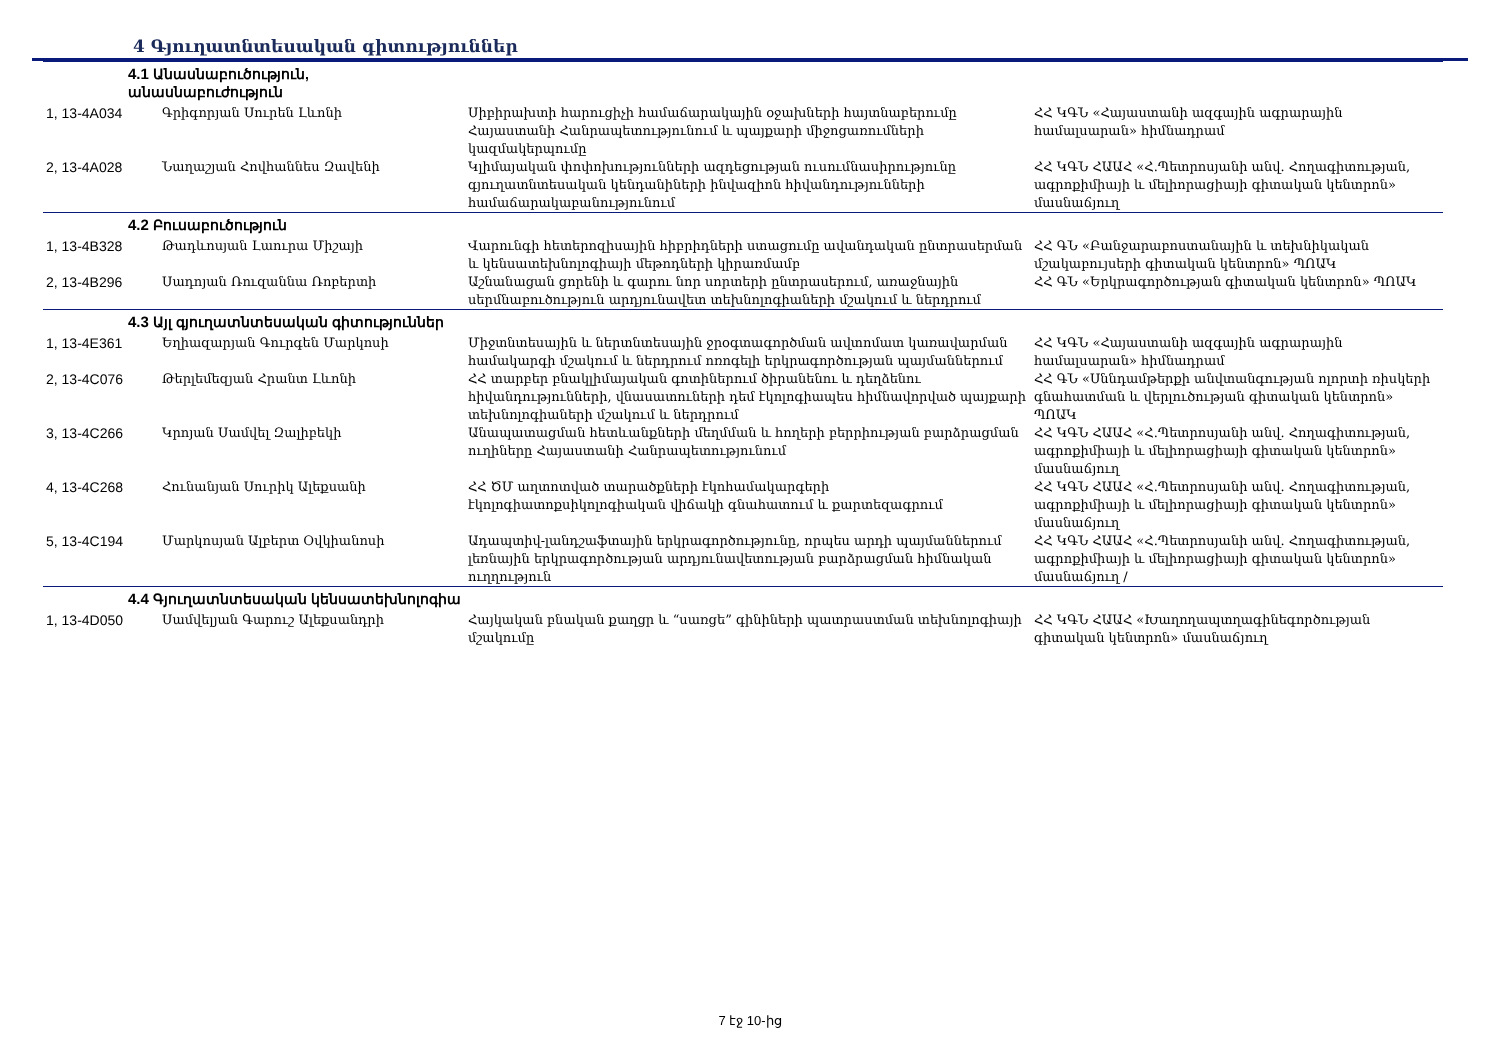4 Գյուղատնտեսական գիտություններ
| 4.1 Անասնաբուծություն, անասնաբուժություն | | | |
| 1, 13-4A034 | Գրիգորյան Սուրեն Լևոնի | Սիբիրախտի հարուցիչի համաճարակային օջախների հայտնաբերումը Հայաստանի Հանրապետությունում և պայքարի միջոցառումների կազմակերպումը | ՀՀ ԿԳՆ «Հայաստանի ազգային ագրարային համալսարան» հիմնադրամ |
| 2, 13-4A028 | Նաղաշյան Հովհաննես Զավենի | Կլիմայական փոփոխությունների ազդեցության ուսումնասիրությունը գյուղատնտեսական կենդանիների ինվազիոն հիվանդությունների համաճարակաբանությունում | ՀՀ ԿԳՆ ՀԱԱՀ «Հ.Պետրոսյանի անվ. Հողագիտության, ագրոքիմիայի և մելիորացիայի գիտական կենտրոն» մասնաճյուղ |
| 4.2 Բուսաբուծություն | | | |
| 1, 13-4B328 | Թադևոսյան Լաուրա Միշայի | Վարունգի հետերոզիսային հիբրիդների ստացումը ավանդական ընտրասերման և կենսատեխնոլոգիայի մեթոդների կիրառմամբ | ՀՀ ԳՆ «Բանջարաբոստանային և տեխնիկական մշակաբույսերի գիտական կենտրոն» ՊՈԱԿ |
| 2, 13-4B296 | Սադոյան Ռուզաննա Ռոբերտի | Աշնանացան ցորենի և գարու նոր սորտերի ընտրասերում, առաջնային սերմնաբուծություն արդյունավետ տեխնոլոգիաների մշակում և ներդրում | ՀՀ ԳՆ «Երկրագործության գիտական կենտրոն» ՊՈԱԿ |
| 4.3 Այլ գյուղատնտեսական գիտություններ | | | |
| 1, 13-4E361 | Եղիազարյան Գուրգեն Մարկոսի | Միջտնտեսային և ներտնտեսային ջրօգտագործման ավտոմատ կառավարման համակարգի մշակում և ներդրում ոռոգելի երկրագործության պայմաններում | ՀՀ ԿԳՆ «Հայաստանի ազգային ագրարային համալսարան» հիմնադրամ |
| 2, 13-4C076 | Թերլեմեզյան Հրանտ Լևոնի | ՀՀ տարբեր բնակլիմայական գոտիներում ծիրանենու և դեղձենու հիվանդությունների, վնասատուների դեմ էկոլոգիապես հիմնավորված պայքարի տեխնոլոգիաների մշակում և ներդրում | ՀՀ ԳՆ «Սննդամթերքի անվտանգության ոլորտի ռիսկերի գնահատման և վերլուծության գիտական կենտրոն» ՊՈԱԿ |
| 3, 13-4C266 | Կրոյան Սամվել Զալիբեկի | Անապատացման հետևանքների մեղմման և հողերի բերրիության բարձրացման ուղիները Հայաստանի Հանրապետությունում | ՀՀ ԿԳՆ ՀԱԱՀ «Հ.Պետրոսյանի անվ. Հողագիտության, ագրոքիմիայի և մելիորացիայի գիտական կենտրոն» մասնաճյուղ |
| 4, 13-4C268 | Հունանյան Սուրիկ Ալեքսանի | ՀՀ ԾՄ աղտոտված տարածքների էկոհամակարգերի էկոլոգիատոքսիկոլոգիական վիճակի գնահատում և քարտեզագրում | ՀՀ ԿԳՆ ՀԱԱՀ «Հ.Պետրոսյանի անվ. Հողագիտության, ագրոքիմիայի և մելիորացիայի գիտական կենտրոն» մասնաճյուղ |
| 5, 13-4C194 | Մարկոսյան Ալբերտ Օվկիանոսի | Ադապտիվ-լանդշաֆտային երկրագործությունը, որպես արդի պայմաններում լեռնային երկրագործության արդյունավետության բարձրացման հիմնական ուղղություն | ՀՀ ԿԳՆ ՀԱԱՀ «Հ.Պետրոսյանի անվ. Հողագիտության, ագրոքիմիայի և մելիորացիայի գիտական կենտրոն» մասնաճյուղ / |
| 4.4 Գյուղատնտեսական կենսատեխնոլոգիա | | | |
| 1, 13-4D050 | Սամվելյան Գարուշ Ալեքսանդրի | Հայկական բնական քաղցր և “սառցե” գինիների պատրաստման տեխնոլոգիայի մշակումը | ՀՀ ԿԳՆ ՀԱԱՀ «Խաղողապտղագինեգործության գիտական կենտրոն» մասնաճյուղ |
7 էջ 10-ից